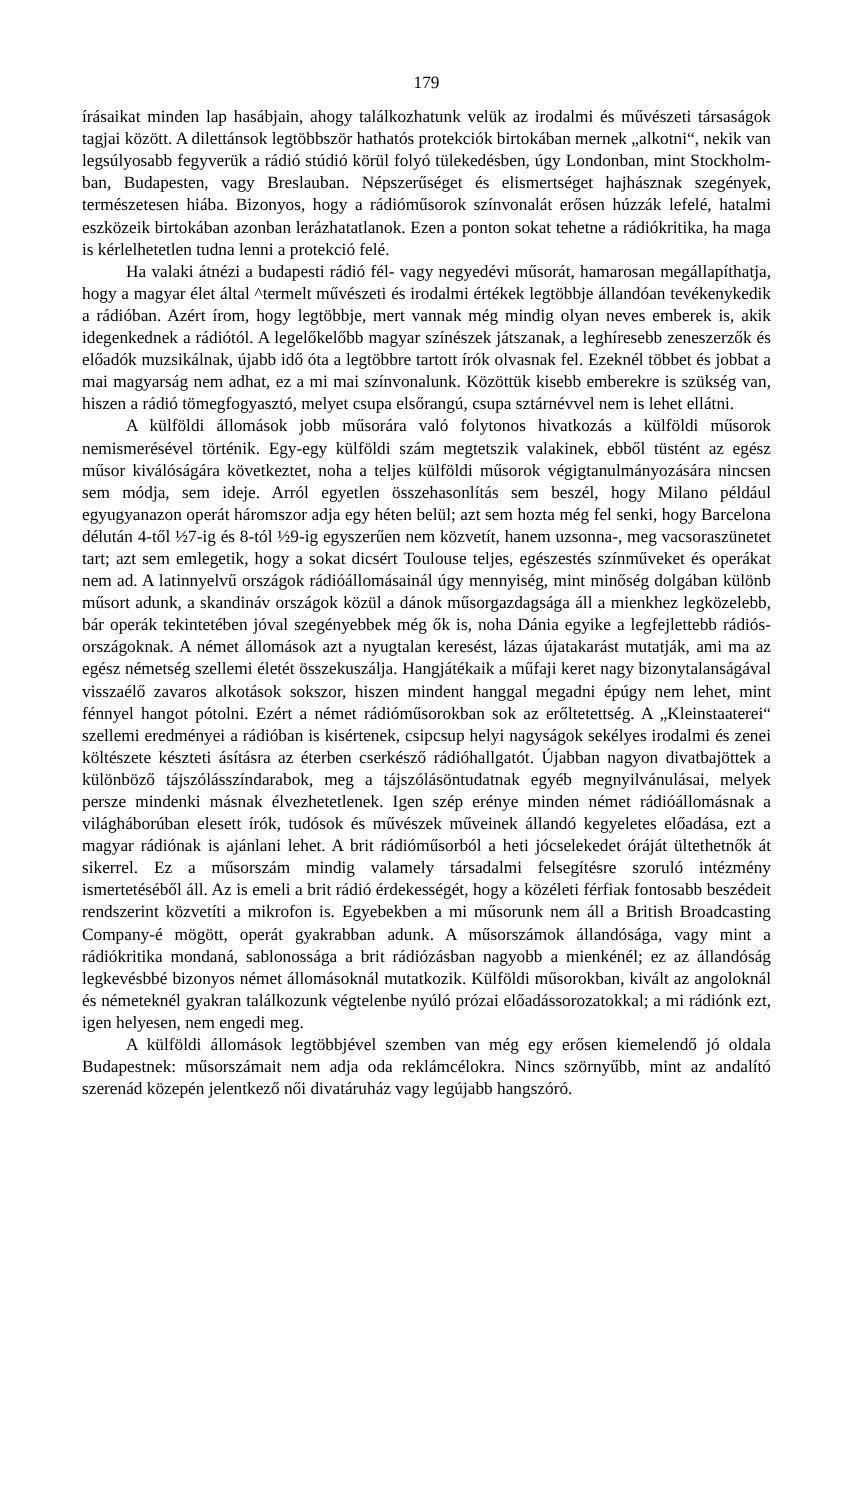179
írásaikat minden lap hasábjain, ahogy találkozhatunk velük az irodalmi és művészeti társaságok tagjai között. A dilettánsok legtöbbször hathatós protekciók birtokában mernek „alkotni“, nekik van legsúlyosabb fegyverük a rádió stúdió körül folyó tülekedésben, úgy Londonban, mint Stockholm­ban, Budapesten, vagy Breslauban. Népszerűséget és elismertséget haj­hásznak szegények, természetesen hiába. Bizonyos, hogy a rádióműsorok színvonalát erősen húzzák lefelé, hatalmi eszközeik birtokában azonban lerázhatatlanok. Ezen a ponton sokat tehetne a rádiókritika, ha maga is kérlelhetetlen tudna lenni a protekció felé.
Ha valaki átnézi a budapesti rádió fél- vagy negyedévi műsorát, hamaro­san megállapíthatja, hogy a magyar élet által ^termelt művészeti és irodalmi értékek legtöbbje állandóan tevékenykedik a rádióban. Azért írom, hogy legtöbbje, mert vannak még mindig olyan neves emberek is, akik idegen­kednek a rádiótól. A legelőkelőbb magyar színészek játszanak, a leghíresebb zeneszerzők és előadók muzsikálnak, újabb idő óta a legtöbbre tartott írók olvasnak fel. Ezeknél többet és jobbat a mai magyarság nem adhat, ez a mi mai színvonalunk. Közöttük kisebb emberekre is szükség van, hiszen a rádió tömegfogyasztó, melyet csupa elsőrangú, csupa sztárnévvel nem is lehet ellátni.
A külföldi állomások jobb műsorára való folytonos hivatkozás a külföldi műsorok nemismerésével történik. Egy-egy külföldi szám megtetszik vala­kinek, ebből tüstént az egész műsor kiválóságára következtet, noha a teljes külföldi műsorok végigtanulmányozására nincsen sem módja, sem ideje. Arról egyetlen összehasonlítás sem beszél, hogy Milano például egyugyanazon operát háromszor adja egy héten belül; azt sem hozta még fel senki, hogy Barcelona délután 4-től ½7-ig és 8-tól ½9-ig egyszerűen nem közvetít, hanem uzsonna-, meg vacsoraszünetet tart; azt sem emlegetik, hogy a sokat dicsért Toulouse teljes, egészestés színműveket és operákat nem ad. A latinnyelvű országok rádióállomásainál úgy mennyiség, mint minőség dolgában különb műsort adunk, a skandináv országok közül a dánok műsorgazdagsága áll a mienkhez legközelebb, bár operák tekintetében jóval szegényebbek még ők is, noha Dánia egyike a legfejlettebb rádiós­országoknak. A német állomások azt a nyugtalan keresést, lázas újatakarást mutatják, ami ma az egész németség szellemi életét összekuszálja. Hang­játékaik a műfaji keret nagy bizonytalanságával visszaélő zavaros alkotások sokszor, hiszen mindent hanggal megadni épúgy nem lehet, mint fénnyel hangot pótolni. Ezért a német rádióműsorokban sok az erőltetettség. A „Kleinstaaterei“ szellemi eredményei a rádióban is kisértenek, csipcsup helyi nagyságok sekélyes irodalmi és zenei költészete készteti ásításra az éterben cserkésző rádióhallgatót. Újabban nagyon divatbajöttek a külön­böző tájszólásszíndarabok, meg a tájszólásöntudatnak egyéb megnyilvánu­lásai, melyek persze mindenki másnak élvezhetetlenek. Igen szép erénye minden német rádióállomásnak a világháborúban elesett írók, tudósok és művészek műveinek állandó kegyeletes előadása, ezt a magyar rádiónak is ajánlani lehet. A brit rádióműsorból a heti jócselekedet óráját ültethetnők át sikerrel. Ez a műsorszám mindig valamely társadalmi felsegítésre szoruló intézmény ismertetéséből áll. Az is emeli a brit rádió érdekességét, hogy a közéleti férfiak fontosabb beszédeit rendszerint közvetíti a mikrofon is. Egyebekben a mi műsorunk nem áll a British Broadcasting Company-é mögött, operát gyakrabban adunk. A műsorszámok állandósága, vagy mint a rádiókritika mondaná, sablonossága a brit rádiózásban nagyobb a mienké­nél; ez az állandóság legkevésbbé bizonyos német állomásoknál mutatkozik. Külföldi műsorokban, kivált az angoloknál és németeknél gyakran találkozunk végtelenbe nyúló prózai előadássorozatokkal; a mi rádiónk ezt, igen helyesen, nem engedi meg.
A külföldi állomások legtöbbjével szemben van még egy erősen ki­emelendő jó oldala Budapestnek: műsorszámait nem adja oda reklámcélokra. Nincs szörnyűbb, mint az andalító szerenád közepén jelentkező női divat­áruház vagy legújabb hangszóró.